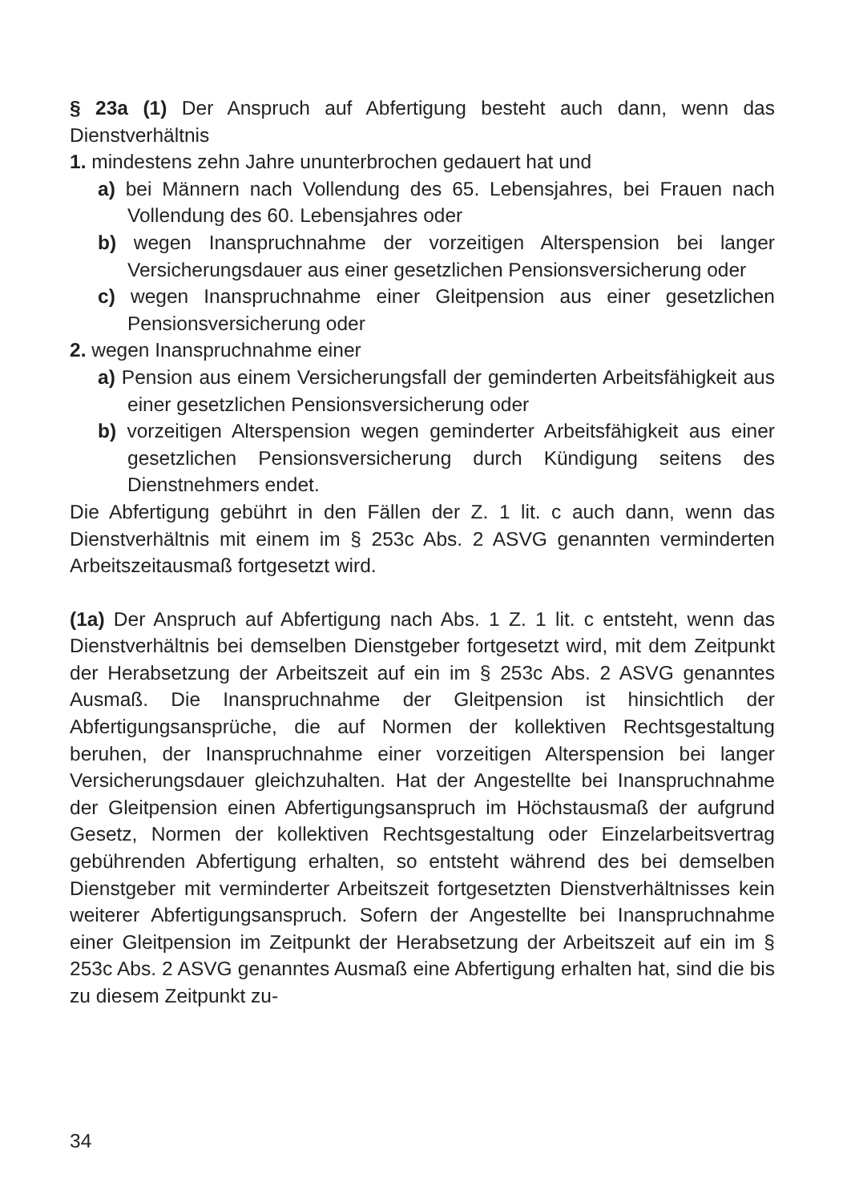§ 23a (1) Der Anspruch auf Abfertigung besteht auch dann, wenn das Dienstverhältnis
1. mindestens zehn Jahre ununterbrochen gedauert hat und
a) bei Männern nach Vollendung des 65. Lebensjahres, bei Frauen nach Vollendung des 60. Lebensjahres oder
b) wegen Inanspruchnahme der vorzeitigen Alterspension bei langer Versicherungsdauer aus einer gesetzlichen Pensionsversicherung oder
c) wegen Inanspruchnahme einer Gleitpension aus einer gesetzlichen Pensionsversicherung oder
2. wegen Inanspruchnahme einer
a) Pension aus einem Versicherungsfall der geminderten Arbeitsfähigkeit aus einer gesetzlichen Pensionsversicherung oder
b) vorzeitigen Alterspension wegen geminderter Arbeitsfähigkeit aus einer gesetzlichen Pensionsversicherung durch Kündigung seitens des Dienstnehmers endet.
Die Abfertigung gebührt in den Fällen der Z. 1 lit. c auch dann, wenn das Dienstverhältnis mit einem im § 253c Abs. 2 ASVG genannten verminderten Arbeitszeitausmaß fortgesetzt wird.
(1a) Der Anspruch auf Abfertigung nach Abs. 1 Z. 1 lit. c entsteht, wenn das Dienstverhältnis bei demselben Dienstgeber fortgesetzt wird, mit dem Zeitpunkt der Herabsetzung der Arbeitszeit auf ein im § 253c Abs. 2 ASVG genanntes Ausmaß. Die Inanspruchnahme der Gleitpension ist hinsichtlich der Abfertigungsansprüche, die auf Normen der kollektiven Rechtsgestaltung beruhen, der Inanspruchnahme einer vorzeitigen Alterspension bei langer Versicherungsdauer gleichzuhalten. Hat der Angestellte bei Inanspruchnahme der Gleitpension einen Abfertigungsanspruch im Höchstausmaß der aufgrund Gesetz, Normen der kollektiven Rechtsgestaltung oder Einzelarbeitsvertrag gebührenden Abfertigung erhalten, so entsteht während des bei demselben Dienstgeber mit verminderter Arbeitszeit fortgesetzten Dienstverhältnisses kein weiterer Abfertigungsanspruch. Sofern der Angestellte bei Inanspruchnahme einer Gleitpension im Zeitpunkt der Herabsetzung der Arbeitszeit auf ein im § 253c Abs. 2 ASVG genanntes Ausmaß eine Abfertigung erhalten hat, sind die bis zu diesem Zeitpunkt zu-
34